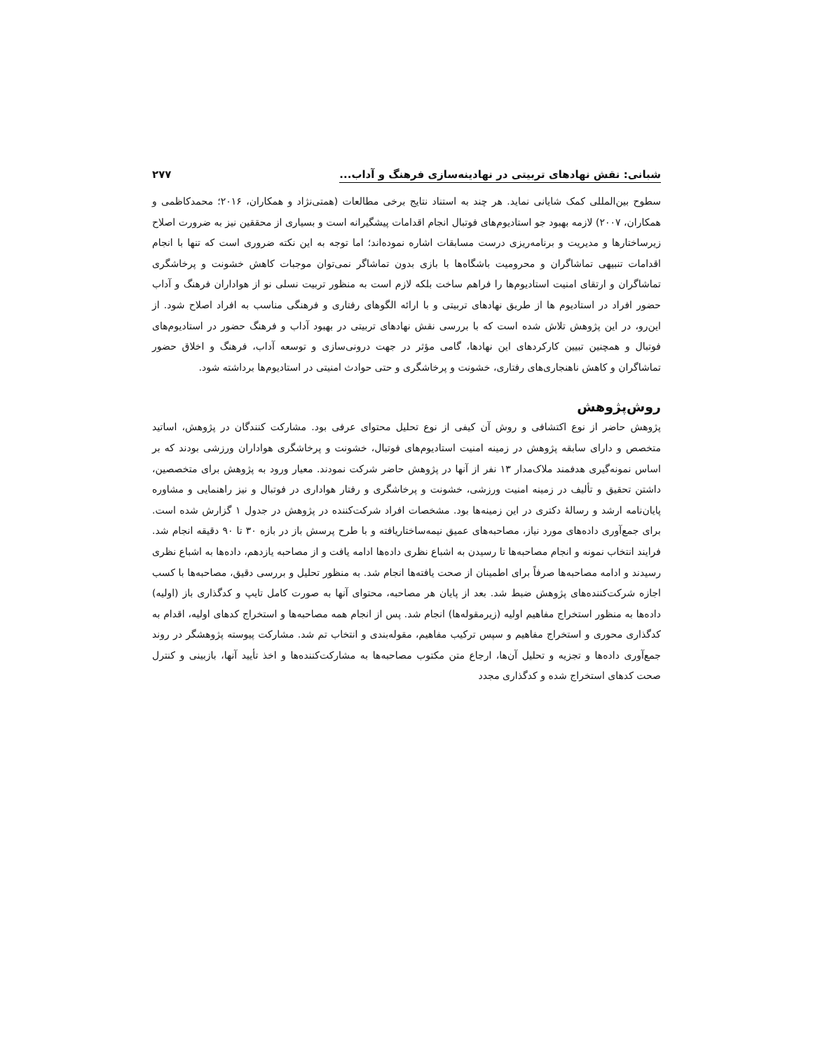شبانی: نقش نهادهای تربیتی در نهادینه‌سازی فرهنگ و آداب... ۲۷۷
سطوح بین‌المللی کمک شایانی نماید. هر چند به استناد نتایج برخی مطالعات (همتی‌نژاد و همکاران، ۲۰۱۶؛ محمدکاظمی و همکاران، ۲۰۰۷) لازمه بهبود جو استادیوم‌های فوتبال انجام اقدامات پیشگیرانه است و بسیاری از محققین نیز به ضرورت اصلاح زیرساختارها و مدیریت و برنامه‌ریزی درست مسابقات اشاره نموده‌اند؛ اما توجه به این نکته ضروری است که تنها با انجام اقدامات تنبیهی تماشاگران و محرومیت باشگاه‌ها با بازی بدون تماشاگر نمی‌توان موجبات کاهش خشونت و پرخاشگری تماشاگران و ارتقای امنیت استادیوم‌ها را فراهم ساخت بلکه لازم است به منظور تربیت نسلی نو از هواداران فرهنگ و آداب حضور افراد در استادیوم ها از طریق نهادهای تربیتی و با ارائه الگوهای رفتاری و فرهنگی مناسب به افراد اصلاح شود. از این‌رو، در این پژوهش تلاش شده است که با بررسی نقش نهادهای تربیتی در بهبود آداب و فرهنگ حضور در استادیوم‌های فوتبال و همچنین تبیین کارکردهای این نهادها، گامی مؤثر در جهت درونی‌سازی و توسعه آداب، فرهنگ و اخلاق حضور تماشاگران و کاهش ناهنجاری‌های رفتاری، خشونت و پرخاشگری و حتی حوادث امنیتی در استادیوم‌ها برداشته شود.
روش‌پژوهش
پژوهش حاضر از نوع اکتشافی و روش آن کیفی از نوع تحلیل محتوای عرفی بود. مشارکت کنندگان در پژوهش، اساتید متخصص و دارای سابقه پژوهش در زمینه امنیت استادیوم‌های فوتبال، خشونت و پرخاشگری هواداران ورزشی بودند که بر اساس نمونه‌گیری هدفمند ملاک‌مدار ۱۳ نفر از آنها در پژوهش حاضر شرکت نمودند. معیار ورود به پژوهش برای متخصصین، داشتن تحقیق و تألیف در زمینه امنیت ورزشی، خشونت و پرخاشگری و رفتار هواداری در فوتبال و نیز راهنمایی و مشاوره پایان‌نامه ارشد و رسالهٔ دکتری در این زمینه‌ها بود. مشخصات افراد شرکت‌کننده در پژوهش در جدول ۱ گزارش شده است. برای جمع‌آوری داده‌های مورد نیاز، مصاحبه‌های عمیق نیمه‌ساختاریافته و با طرح پرسش باز در بازه ۳۰ تا ۹۰ دقیقه انجام شد. فرایند انتخاب نمونه و انجام مصاحبه‌ها تا رسیدن به اشباع نظری داده‌ها ادامه یافت و از مصاحبه یازدهم، داده‌ها به اشباع نظری رسیدند و ادامه مصاحبه‌ها صرفاً برای اطمینان از صحت یافته‌ها انجام شد. به منظور تحلیل و بررسی دقیق، مصاحبه‌ها با کسب اجازه شرکت‌کننده‌های پژوهش ضبط شد. بعد از پایان هر مصاحبه، محتوای آنها به صورت کامل تایپ و کدگذاری باز (اولیه) داده‌ها به منظور استخراج مفاهیم اولیه (زیرمقوله‌ها) انجام شد. پس از انجام همه مصاحبه‌ها و استخراج کدهای اولیه، اقدام به کدگذاری محوری و استخراج مفاهیم و سپس ترکیب مفاهیم، مقوله‌بندی و انتخاب تم شد. مشارکت پیوسته پژوهشگر در روند جمع‌آوری داده‌ها و تجزیه و تحلیل آن‌ها، ارجاع متن مکتوب مصاحبه‌ها به مشارکت‌کننده‌ها و اخذ تأیید آنها، بازبینی و کنترل صحت کدهای استخراج شده و کدگذاری مجدد